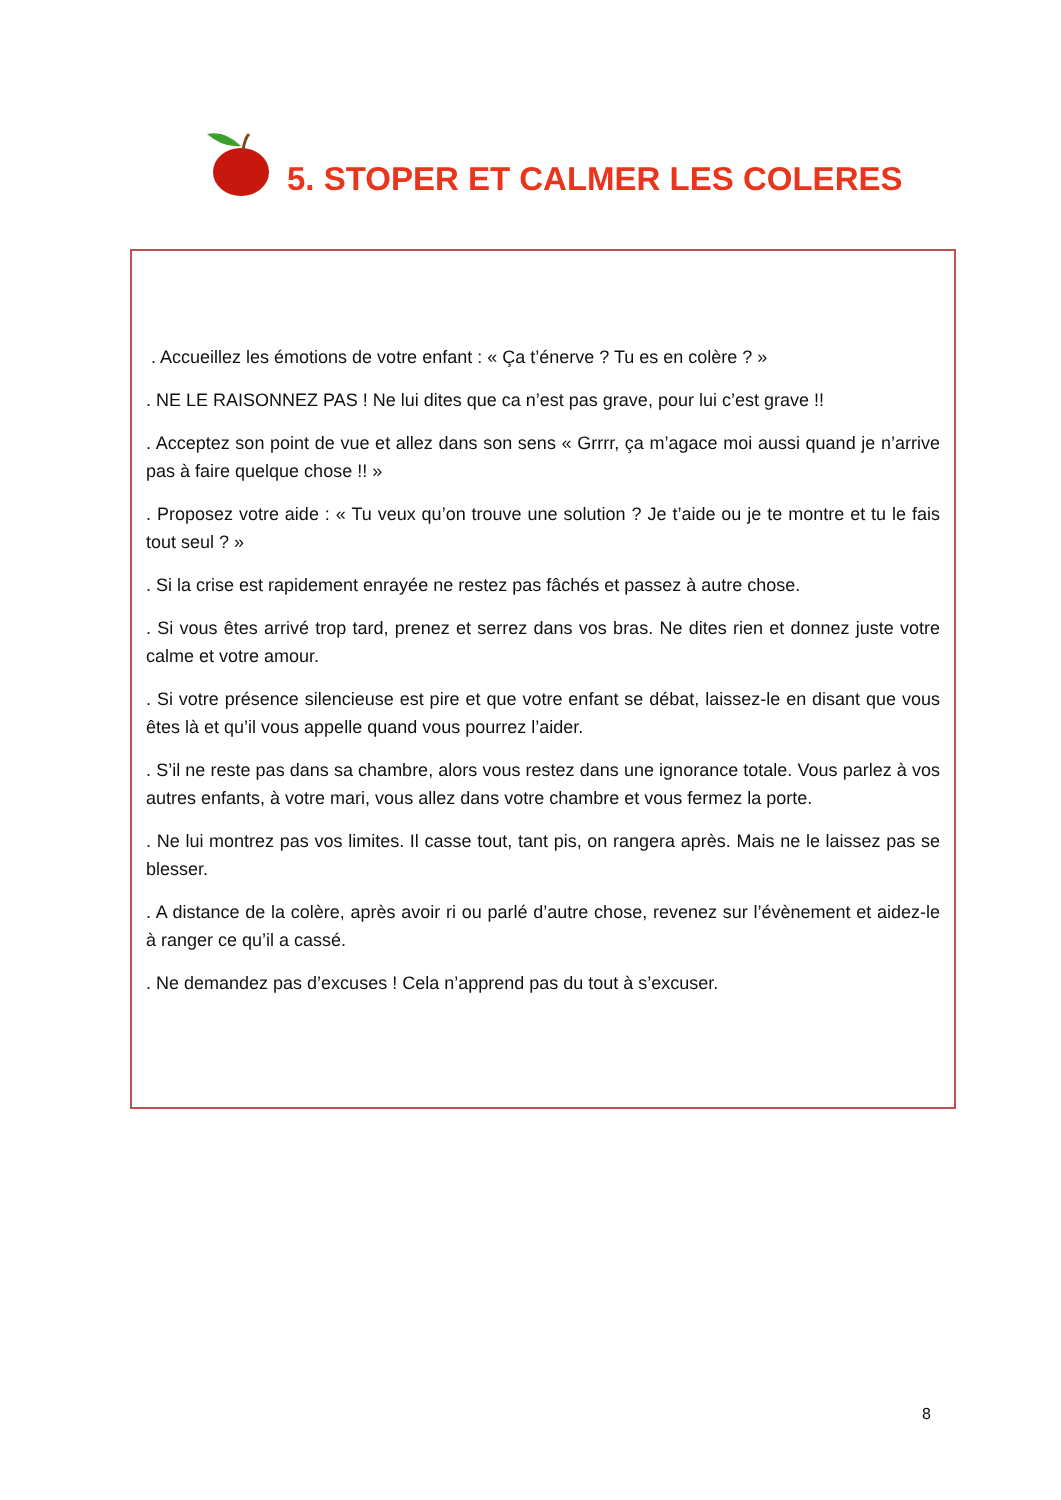5. STOPER ET CALMER LES COLERES
. Accueillez les émotions de votre enfant : « Ça t’énerve ? Tu es en colère ? »
. NE LE RAISONNEZ PAS ! Ne lui dites que ca n’est pas grave, pour lui c’est grave !!
. Acceptez son point de vue et allez dans son sens « Grrrr, ça m’agace moi aussi quand je n’arrive pas à faire quelque chose !! »
. Proposez votre aide : « Tu veux qu’on trouve une solution ? Je t’aide ou je te montre et tu le fais tout seul ? »
. Si la crise est rapidement enrayée ne restez pas fâchés et passez à autre chose.
. Si vous êtes arrivé trop tard, prenez et serrez dans vos bras. Ne dites rien et donnez juste votre calme et votre amour.
. Si votre présence silencieuse est pire et que votre enfant se débat, laissez-le en disant que vous êtes là et qu’il vous appelle quand vous pourrez l’aider.
. S’il ne reste pas dans sa chambre, alors vous restez dans une ignorance totale. Vous parlez à vos autres enfants, à votre mari, vous allez dans votre chambre et vous fermez la porte.
. Ne lui montrez pas vos limites. Il casse tout, tant pis, on rangera après. Mais ne le laissez pas se blesser.
. A distance de la colère, après avoir ri ou parlé d’autre chose, revenez sur l’évènement et aidez-le à ranger ce qu’il a cassé.
. Ne demandez pas d’excuses ! Cela n’apprend pas du tout à s’excuser.
8